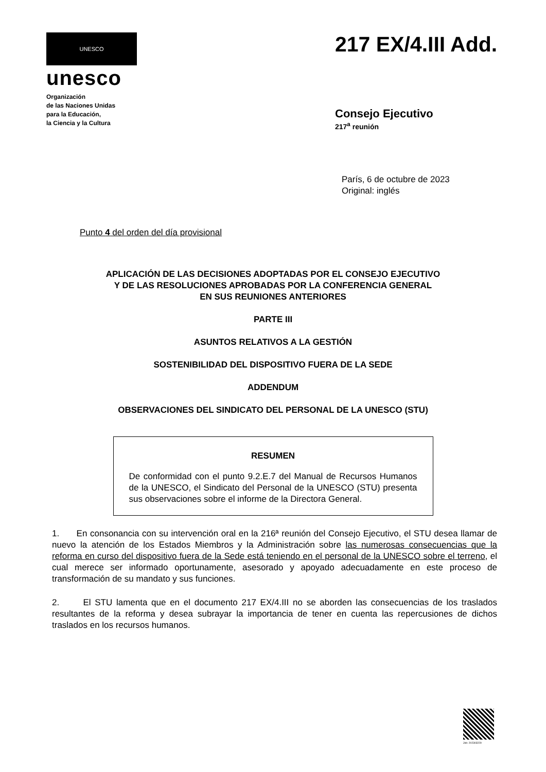UNESCO
unesco
Organización
de las Naciones Unidas
para la Educación,
la Ciencia y la Cultura
217 EX/4.III Add.
Consejo Ejecutivo
217<sup>a</sup> reunión
París, 6 de octubre de 2023
Original: inglés
Punto 4 del orden del día provisional
APLICACIÓN DE LAS DECISIONES ADOPTADAS POR EL CONSEJO EJECUTIVO
Y DE LAS RESOLUCIONES APROBADAS POR LA CONFERENCIA GENERAL
EN SUS REUNIONES ANTERIORES
PARTE III
ASUNTOS RELATIVOS A LA GESTIÓN
SOSTENIBILIDAD DEL DISPOSITIVO FUERA DE LA SEDE
ADDENDUM
OBSERVACIONES DEL SINDICATO DEL PERSONAL DE LA UNESCO (STU)
RESUMEN
De conformidad con el punto 9.2.E.7 del Manual de Recursos Humanos de la UNESCO, el Sindicato del Personal de la UNESCO (STU) presenta sus observaciones sobre el informe de la Directora General.
1. En consonancia con su intervención oral en la 216ª reunión del Consejo Ejecutivo, el STU desea llamar de nuevo la atención de los Estados Miembros y la Administración sobre las numerosas consecuencias que la reforma en curso del dispositivo fuera de la Sede está teniendo en el personal de la UNESCO sobre el terreno, el cual merece ser informado oportunamente, asesorado y apoyado adecuadamente en este proceso de transformación de su mandato y sus funciones.
2. El STU lamenta que en el documento 217 EX/4.III no se aborden las consecuencias de los traslados resultantes de la reforma y desea subrayar la importancia de tener en cuenta las repercusiones de dichos traslados en los recursos humanos.
Job: 202303229